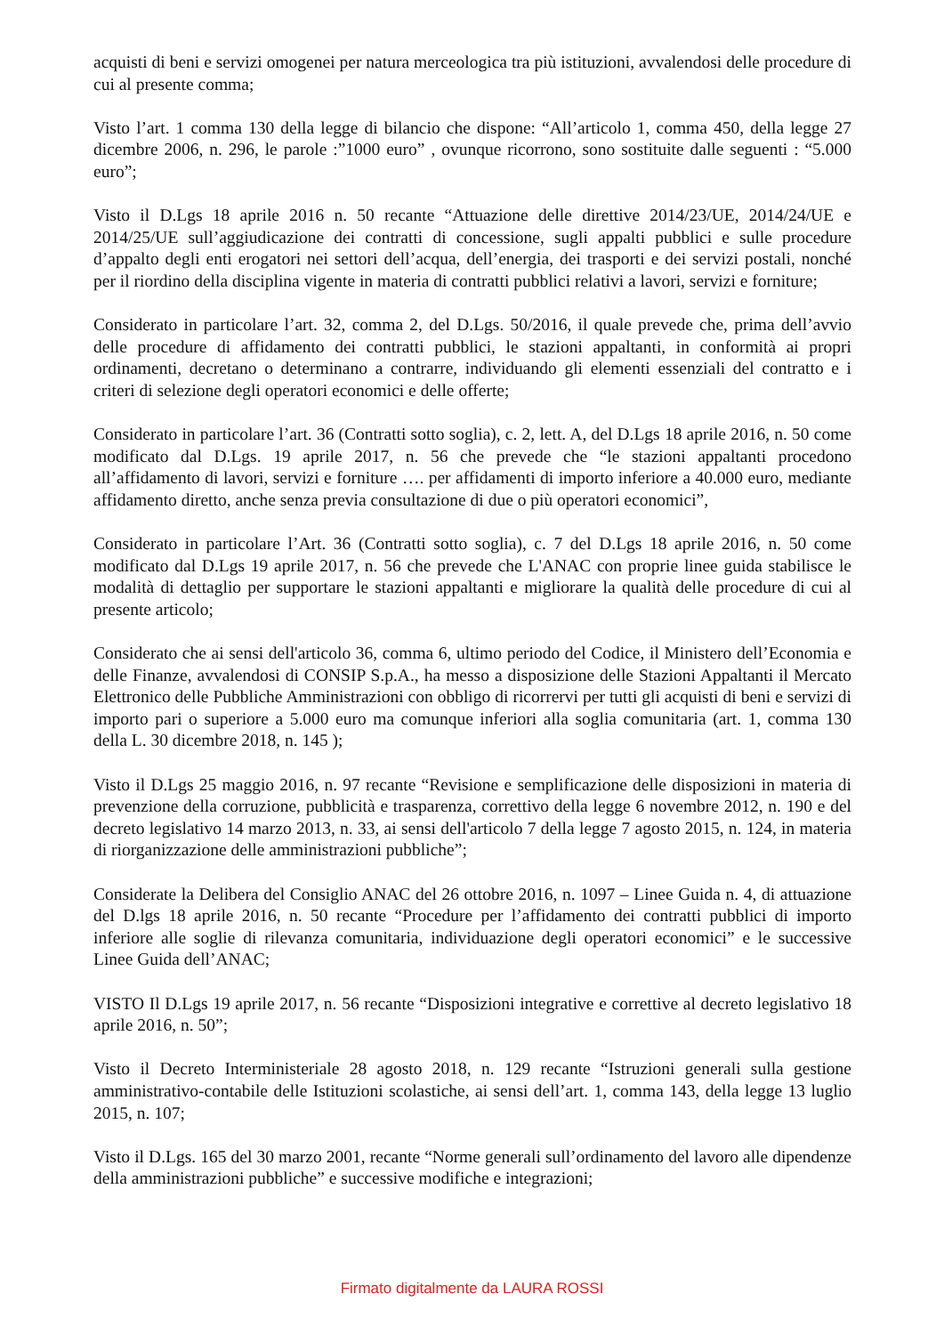acquisti di beni e servizi omogenei per natura merceologica tra più istituzioni, avvalendosi delle procedure di cui al presente comma;
Visto l’art. 1 comma 130 della legge di bilancio che dispone: “All’articolo 1, comma 450, della legge 27 dicembre 2006, n. 296, le parole :”1000 euro” , ovunque ricorrono, sono sostituite dalle seguenti : “5.000 euro”;
Visto il D.Lgs 18 aprile 2016 n. 50 recante “Attuazione delle direttive 2014/23/UE, 2014/24/UE e 2014/25/UE sull’aggiudicazione dei contratti di concessione, sugli appalti pubblici e sulle procedure d’appalto degli enti erogatori nei settori dell’acqua, dell’energia, dei trasporti e dei servizi postali, nonché per il riordino della disciplina vigente in materia di contratti pubblici relativi a lavori, servizi e forniture;
Considerato in particolare l’art. 32, comma 2, del D.Lgs. 50/2016, il quale prevede che, prima dell’avvio delle procedure di affidamento dei contratti pubblici, le stazioni appaltanti, in conformità ai propri ordinamenti, decretano o determinano a contrarre, individuando gli elementi essenziali del contratto e i criteri di selezione degli operatori economici e delle offerte;
Considerato in particolare l’art. 36 (Contratti sotto soglia), c. 2, lett. A, del D.Lgs 18 aprile 2016, n. 50 come modificato dal D.Lgs. 19 aprile 2017, n. 56 che prevede che “le stazioni appaltanti procedono all’affidamento di lavori, servizi e forniture …. per affidamenti di importo inferiore a 40.000 euro, mediante affidamento diretto, anche senza previa consultazione di due o più operatori economici”,
Considerato in particolare l’Art. 36 (Contratti sotto soglia), c. 7 del D.Lgs 18 aprile 2016, n. 50 come modificato dal D.Lgs 19 aprile 2017, n. 56 che prevede che L'ANAC con proprie linee guida stabilisce le modalità di dettaglio per supportare le stazioni appaltanti e migliorare la qualità delle procedure di cui al presente articolo;
Considerato che ai sensi dell'articolo 36, comma 6, ultimo periodo del Codice, il Ministero dell’Economia e delle Finanze, avvalendosi di CONSIP S.p.A., ha messo a disposizione delle Stazioni Appaltanti il Mercato Elettronico delle Pubbliche Amministrazioni con obbligo di ricorrervi per tutti gli acquisti di beni e servizi di importo pari o superiore a 5.000 euro ma comunque inferiori alla soglia comunitaria (art. 1, comma 130 della L. 30 dicembre 2018, n. 145 );
Visto il D.Lgs 25 maggio 2016, n. 97 recante “Revisione e semplificazione delle disposizioni in materia di prevenzione della corruzione, pubblicità e trasparenza, correttivo della legge 6 novembre 2012, n. 190 e del decreto legislativo 14 marzo 2013, n. 33, ai sensi dell'articolo 7 della legge 7 agosto 2015, n. 124, in materia di riorganizzazione delle amministrazioni pubbliche”;
Considerate la Delibera del Consiglio ANAC del 26 ottobre 2016, n. 1097 – Linee Guida n. 4, di attuazione del D.lgs 18 aprile 2016, n. 50 recante “Procedure per l’affidamento dei contratti pubblici di importo inferiore alle soglie di rilevanza comunitaria, individuazione degli operatori economici” e le successive Linee Guida dell’ANAC;
VISTO Il D.Lgs 19 aprile 2017, n. 56 recante “Disposizioni integrative e correttive al decreto legislativo 18 aprile 2016, n. 50”;
Visto il Decreto Interministeriale 28 agosto 2018, n. 129 recante “Istruzioni generali sulla gestione amministrativo-contabile delle Istituzioni scolastiche, ai sensi dell’art. 1, comma 143, della legge 13 luglio 2015, n. 107;
Visto il D.Lgs. 165 del 30 marzo 2001, recante “Norme generali sull’ordinamento del lavoro alle dipendenze della amministrazioni pubbliche” e successive modifiche e integrazioni;
Firmato digitalmente da LAURA ROSSI